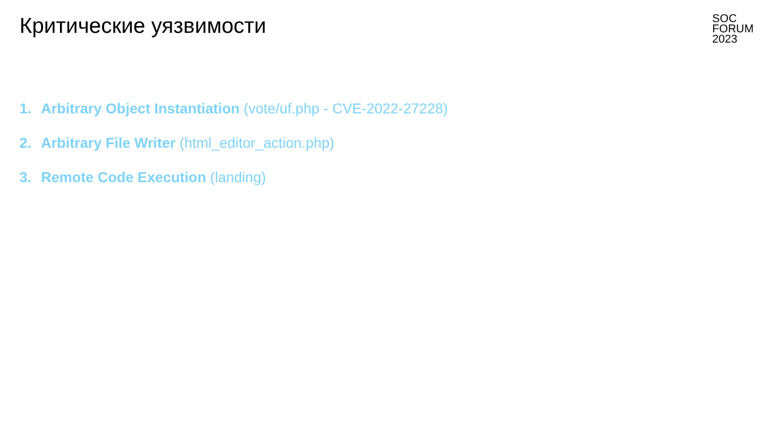Критические уязвимости
SOC
FORUM
2023
1. Arbitrary Object Instantiation (vote/uf.php - CVE-2022-27228)
2. Arbitrary File Writer (html_editor_action.php)
3. Remote Code Execution (landing)